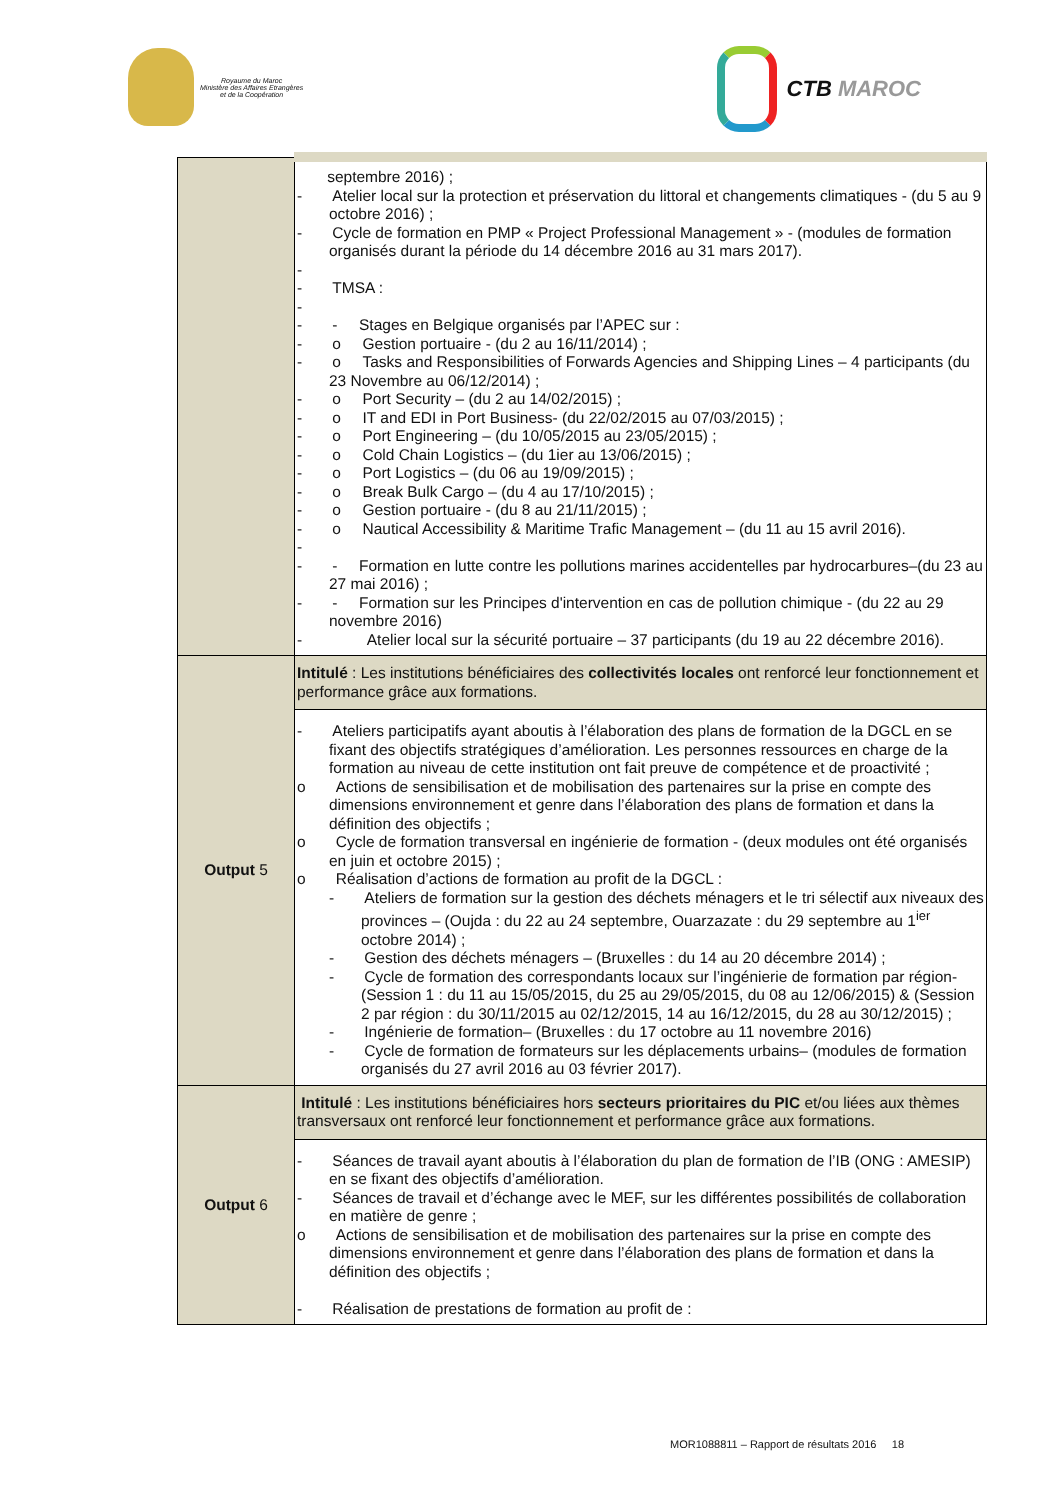Royaume du Maroc
Ministère des Affaires Etrangères
et de la Coopération
CTB MAROC
| | septembre 2016) ; - Atelier local sur la protection et préservation du littoral et changements climatiques - (du 5 au 9 octobre 2016) ; - Cycle de formation en PMP « Project Professional Management » - (modules de formation organisés durant la période du 14 décembre 2016 au 31 mars 2017). - - TMSA : - - - Stages en Belgique organisés par l’APEC sur : - o Gestion portuaire - (du 2 au 16/11/2014) ; - o Tasks and Responsibilities of Forwards Agencies and Shipping Lines – 4 participants (du 23 Novembre au 06/12/2014) ; - o Port Security – (du 2 au 14/02/2015) ; - o IT and EDI in Port Business- (du 22/02/2015 au 07/03/2015) ; - o Port Engineering – (du 10/05/2015 au 23/05/2015) ; - o Cold Chain Logistics – (du 1ier au 13/06/2015) ; - o Port Logistics – (du 06 au 19/09/2015) ; - o Break Bulk Cargo – (du 4 au 17/10/2015) ; - o Gestion portuaire - (du 8 au 21/11/2015) ; - o Nautical Accessibility & Maritime Trafic Management – (du 11 au 15 avril 2016). - - - Formation en lutte contre les pollutions marines accidentelles par hydrocarbures–(du 23 au 27 mai 2016) ; - - Formation sur les Principes d'intervention en cas de pollution chimique - (du 22 au 29 novembre 2016) - Atelier local sur la sécurité portuaire – 37 participants (du 19 au 22 décembre 2016). |
| Output 5 | Intitulé : Les institutions bénéficiaires des collectivités locales ont renforcé leur fonctionnement et performance grâce aux formations. |
| | - Ateliers participatifs ayant aboutis à l’élaboration des plans de formation de la DGCL en se fixant des objectifs stratégiques d’amélioration. Les personnes ressources en charge de la formation au niveau de cette institution ont fait preuve de compétence et de proactivité ; o Actions de sensibilisation et de mobilisation des partenaires sur la prise en compte des dimensions environnement et genre dans l’élaboration des plans de formation et dans la définition des objectifs ; o Cycle de formation transversal en ingénierie de formation - (deux modules ont été organisés en juin et octobre 2015) ; o Réalisation d’actions de formation au profit de la DGCL : - Ateliers de formation sur la gestion des déchets ménagers et le tri sélectif aux niveaux des provinces – (Oujda : du 22 au 24 septembre, Ouarzazate : du 29 septembre au 1<sup>ier</sup> octobre 2014) ; - Gestion des déchets ménagers – (Bruxelles : du 14 au 20 décembre 2014) ; - Cycle de formation des correspondants locaux sur l’ingénierie de formation par région- (Session 1 : du 11 au 15/05/2015, du 25 au 29/05/2015, du 08 au 12/06/2015) & (Session 2 par région : du 30/11/2015 au 02/12/2015, 14 au 16/12/2015, du 28 au 30/12/2015) ; - Ingénierie de formation– (Bruxelles : du 17 octobre au 11 novembre 2016) - Cycle de formation de formateurs sur les déplacements urbains– (modules de formation organisés du 27 avril 2016 au 03 février 2017). |
| Output 6 | Intitulé : Les institutions bénéficiaires hors secteurs prioritaires du PIC et/ou liées aux thèmes transversaux ont renforcé leur fonctionnement et performance grâce aux formations. |
| | - Séances de travail ayant aboutis à l’élaboration du plan de formation de l’IB (ONG : AMESIP) en se fixant des objectifs d’amélioration. - Séances de travail et d’échange avec le MEF, sur les différentes possibilités de collaboration en matière de genre ; o Actions de sensibilisation et de mobilisation des partenaires sur la prise en compte des dimensions environnement et genre dans l’élaboration des plans de formation et dans la définition des objectifs ; - Réalisation de prestations de formation au profit de : |
MOR1088811 – Rapport de résultats 2016 18